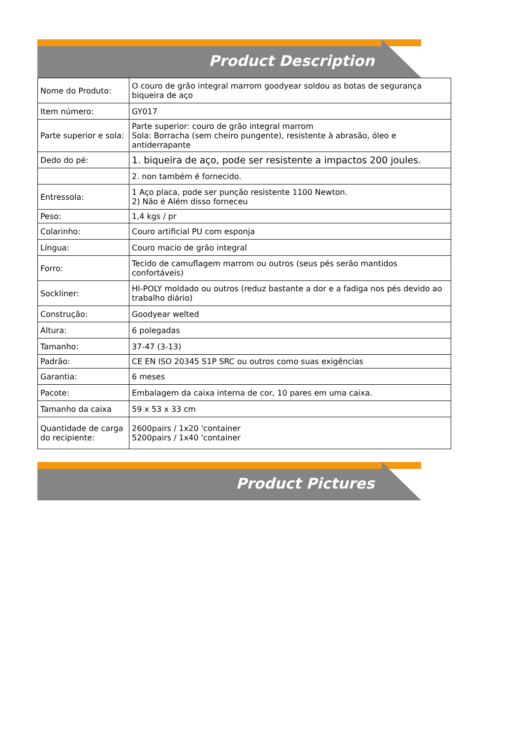Product Description
| Nome do Produto: | O couro de grão integral marrom goodyear soldou as botas de segurança biqueira de aço |
| Item número: | GY017 |
| Parte superior e sola: | Parte superior: couro de grão integral marrom Sola: Borracha (sem cheiro pungente), resistente à abrasão, óleo e antiderrapante |
| Dedo do pé: | 1. biqueira de aço, pode ser resistente a impactos 200 joules. |
| | 2. non também é fornecido. |
| Entressola: | 1 Aço placa, pode ser punção resistente 1100 Newton. 2) Não é Além disso forneceu |
| Peso: | 1,4 kgs / pr |
| Colarinho: | Couro artificial PU com esponja |
| Língua: | Couro macio de grão integral |
| Forro: | Tecido de camuflagem marrom ou outros (seus pés serão mantidos confortáveis) |
| Sockliner: | HI-POLY moldado ou outros (reduz bastante a dor e a fadiga nos pés devido ao trabalho diário) |
| Construção: | Goodyear welted |
| Altura: | 6 polegadas |
| Tamanho: | 37-47 (3-13) |
| Padrão: | CE EN ISO 20345 S1P SRC ou outros como suas exigências |
| Garantia: | 6 meses |
| Pacote: | Embalagem da caixa interna de cor, 10 pares em uma caixa. |
| Tamanho da caixa | 59 x 53 x 33 cm |
| Quantidade de carga do recipiente: | 2600pairs / 1x20 'container 5200pairs / 1x40 'container |
Product Pictures